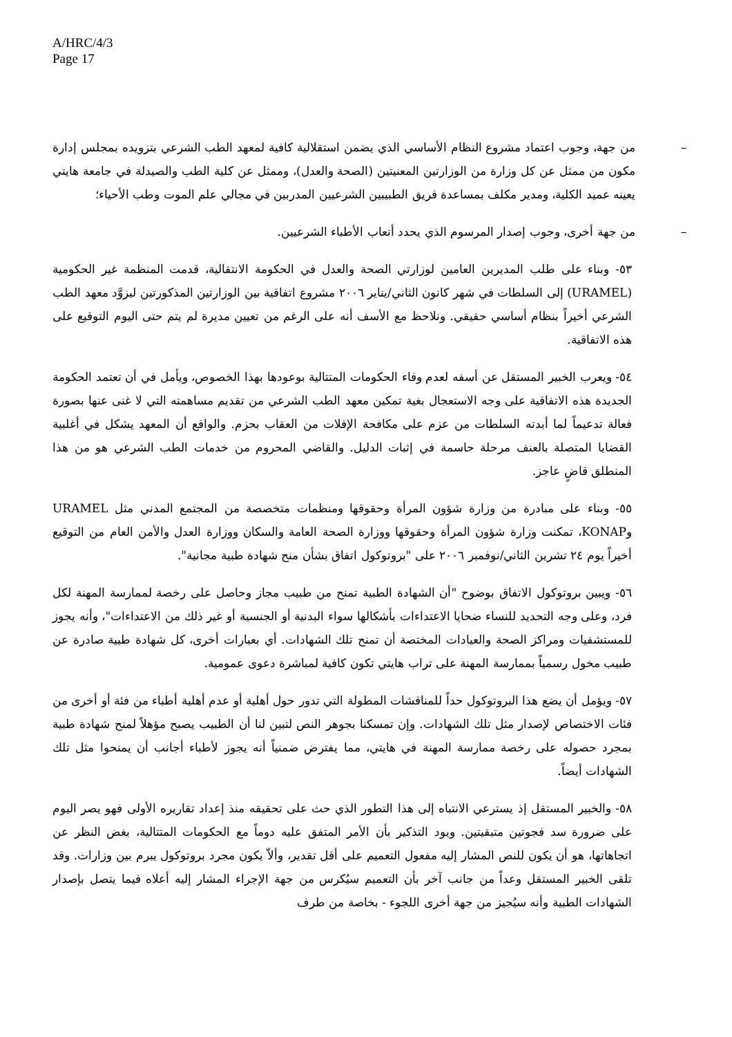A/HRC/4/3
Page 17
– من جهة، وجوب اعتماد مشروع النظام الأساسي الذي يضمن استقلالية كافية لمعهد الطب الشرعي بتزويده بمجلس إدارة مكون من ممثل عن كل وزارة من الوزارتين المعنيتين (الصحة والعدل)، وممثل عن كلية الطب والصيدلة في جامعة هايتي يعينه عميد الكلية، ومدير مكلف بمساعدة فريق الطبيبين الشرعيين المدربين في مجالي علم الموت وطب الأحياء؛
– من جهة أخرى، وجوب إصدار المرسوم الذي يحدد أتعاب الأطباء الشرعيين.
٥٣- وبناء على طلب المديرين العامين لوزارتي الصحة والعدل في الحكومة الانتقالية، قدمت المنظمة غير الحكومية (URAMEL) إلى السلطات في شهر كانون الثاني/يناير ٢٠٠٦ مشروع اتفاقية بين الوزارتين المذكورتين ليزوَّد معهد الطب الشرعي أخيراً بنظام أساسي حقيقي. ونلاحظ مع الأسف أنه على الرغم من تعيين مديرة لم يتم حتى اليوم التوقيع على هذه الاتفاقية.
٥٤- ويعرب الخبير المستقل عن أسفه لعدم وفاء الحكومات المتتالية بوعودها بهذا الخصوص، ويأمل في أن تعتمد الحكومة الجديدة هذه الاتفاقية على وجه الاستعجال بغية تمكين معهد الطب الشرعي من تقديم مساهمته التي لا غنى عنها بصورة فعالة تدعيماً لما أبدته السلطات من عزم على مكافحة الإفلات من العقاب بحزم. والواقع أن المعهد يشكل في أغلبية القضايا المتصلة بالعنف مرحلة حاسمة في إثبات الدليل. والقاضي المحروم من خدمات الطب الشرعي هو من هذا المنطلق قاضٍ عاجز.
٥٥- وبناء على مبادرة من وزارة شؤون المرأة وحقوقها ومنظمات متخصصة من المجتمع المدني مثل URAMEL وKONAP، تمكنت وزارة شؤون المرأة وحقوقها ووزارة الصحة العامة والسكان ووزارة العدل والأمن العام من التوقيع أخيراً يوم ٢٤ تشرين الثاني/نوفمبر ٢٠٠٦ على "بروتوكول اتفاق بشأن منح شهادة طبية مجانية".
٥٦- ويبين بروتوكول الاتفاق بوضوح "أن الشهادة الطبية تمنح من طبيب مجاز وحاصل على رخصة لممارسة المهنة لكل فرد، وعلى وجه التحديد للنساء ضحايا الاعتداءات بأشكالها سواء البدنية أو الجنسية أو غير ذلك من الاعتداءات"، وأنه يجوز للمستشفيات ومراكز الصحة والعيادات المختصة أن تمنح تلك الشهادات. أي بعبارات أخرى، كل شهادة طبية صادرة عن طبيب مخول رسمياً بممارسة المهنة على تراب هايتي تكون كافية لمباشرة دعوى عمومية.
٥٧- ويؤمل أن يضع هذا البروتوكول حداً للمناقشات المطولة التي تدور حول أهلية أو عدم أهلية أطباء من فئة أو أخرى من فئات الاختصاص لإصدار مثل تلك الشهادات. وإن تمسكنا بجوهر النص لتبين لنا أن الطبيب يصبح مؤهلاً لمنح شهادة طبية بمجرد حصوله على رخصة ممارسة المهنة في هايتي، مما يفترض ضمنياً أنه يجوز لأطباء أجانب أن يمنحوا مثل تلك الشهادات أيضاً.
٥٨- والخبير المستقل إذ يسترعي الانتباه إلى هذا التطور الذي حث على تحقيقه منذ إعداد تقاريره الأولى فهو يصر اليوم على ضرورة سد فجوتين متبقيتين. ويود التذكير بأن الأمر المتفق عليه دوماً مع الحكومات المتتالية، بغض النظر عن اتجاهاتها، هو أن يكون للنص المشار إليه مفعول التعميم على أقل تقدير، وألاّ يكون مجرد بروتوكول يبرم بين وزارات. وقد تلقى الخبير المستقل وعداً من جانب آخر بأن التعميم سيُكرس من جهة الإجراء المشار إليه أعلاه فيما يتصل بإصدار الشهادات الطبية وأنه سيُجيز من جهة أخرى اللجوء - بخاصة من طرف